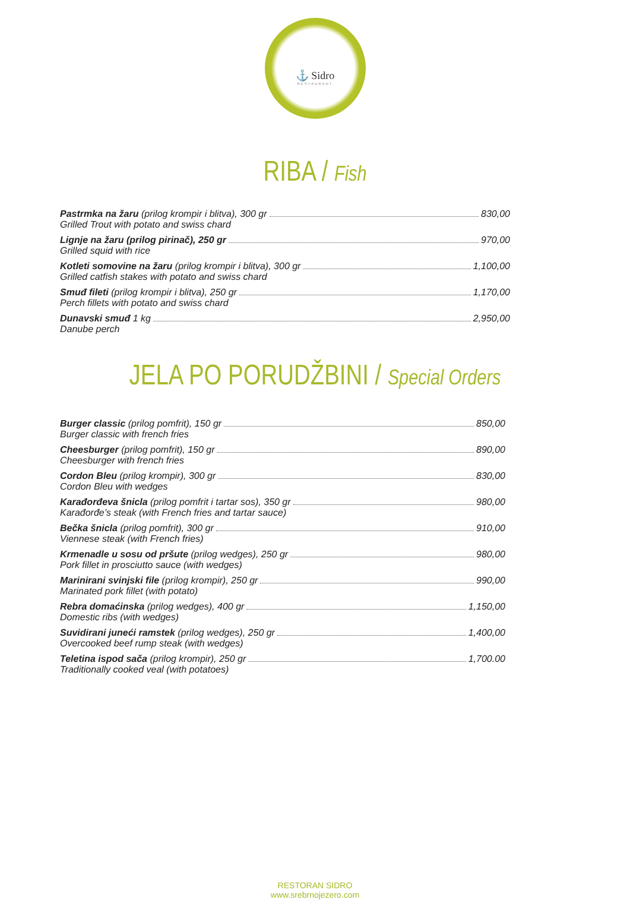⚓ Sidro
RESTAURANT
RIBA / Fish
Pastrmka na žaru (prilog krompir i blitva), 300 gr 830,00
Grilled Trout with potato and swiss chard
Lignje na žaru (prilog pirinač), 250 gr 970,00
Grilled squid with rice
Kotleti somovine na žaru (prilog krompir i blitva), 300 gr 1,100,00
Grilled catfish stakes with potato and swiss chard
Smuđ fileti (prilog krompir i blitva), 250 gr 1,170,00
Perch fillets with potato and swiss chard
Dunavski smuđ 1 kg 2,950,00
Danube perch
JELA PO PORUDŽBINI / Special Orders
Burger classic (prilog pomfrit), 150 gr 850,00
Burger classic with french fries
Cheesburger (prilog pomfrit), 150 gr 890,00
Cheesburger with french fries
Cordon Bleu (prilog krompir), 300 gr 830,00
Cordon Bleu with wedges
Karađorđeva šnicla (prilog pomfrit i tartar sos), 350 gr 980,00
Karađorđe’s steak (with French fries and tartar sauce)
Bečka šnicla (prilog pomfrit), 300 gr 910,00
Viennese steak (with French fries)
Krmenadle u sosu od pršute (prilog wedges), 250 gr 980,00
Pork fillet in prosciutto sauce (with wedges)
Marinirani svinjski file (prilog krompir), 250 gr 990,00
Marinated pork fillet (with potato)
Rebra domaćinska (prilog wedges), 400 gr 1,150,00
Domestic ribs (with wedges)
Suvidirani juneći ramstek (prilog wedges), 250 gr 1,400,00
Overcooked beef rump steak (with wedges)
Teletina ispod sača (prilog krompir), 250 gr 1,700.00
Traditionally cooked veal (with potatoes)
RESTORAN SIDRO
www.srebrnojezero.com